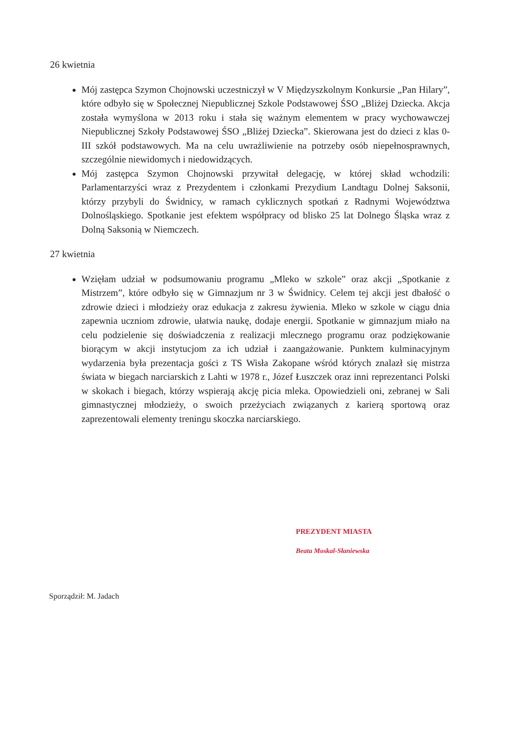26 kwietnia
Mój zastępca Szymon Chojnowski uczestniczył w V Międzyszkolnym Konkursie „Pan Hilary”, które odbyło się w Społecznej Niepublicznej Szkole Podstawowej ŚSO „Bliżej Dziecka. Akcja została wymyślona w 2013 roku i stała się ważnym elementem w pracy wychowawczej Niepublicznej Szkoły Podstawowej ŚSO „Bliżej Dziecka”. Skierowana jest do dzieci z klas 0-III szkół podstawowych. Ma na celu uwrażliwienie na potrzeby osób niepełnosprawnych, szczególnie niewidomych i niedowidzących.
Mój zastępca Szymon Chojnowski przywitał delegację, w której skład wchodzili: Parlamentarzyści wraz z Prezydentem i członkami Prezydium Landtagu Dolnej Saksonii, którzy przybyli do Świdnicy, w ramach cyklicznych spotkań z Radnymi Województwa Dolnośląskiego. Spotkanie jest efektem współpracy od blisko 25 lat Dolnego Śląska wraz z Dolną Saksonią w Niemczech.
27 kwietnia
Wzięłam udział w podsumowaniu programu „Mleko w szkole” oraz akcji „Spotkanie z Mistrzem”, które odbyło się w Gimnazjum nr 3 w Świdnicy. Celem tej akcji jest dbałość o zdrowie dzieci i młodzieży oraz edukacja z zakresu żywienia. Mleko w szkole w ciągu dnia zapewnia uczniom zdrowie, ułatwia naukę, dodaje energii. Spotkanie w gimnazjum miało na celu podzielenie się doświadczenia z realizacji mlecznego programu oraz podziękowanie biorącym w akcji instytucjom za ich udział i zaangażowanie. Punktem kulminacyjnym wydarzenia była prezentacja gości z TS Wisła Zakopane wśród których znalazł się mistrza świata w biegach narciarskich z Lahti w 1978 r., Józef Łuszczek oraz inni reprezentanci Polski w skokach i biegach, którzy wspierają akcję picia mleka. Opowiedzieli oni, zebranej w Sali gimnastycznej młodzieży, o swoich przeżyciach związanych z karierą sportową oraz zaprezentowali elementy treningu skoczka narciarskiego.
PREZYDENT MIASTA
Beata Moskal-Słaniewska
Sporządził: M. Jadach